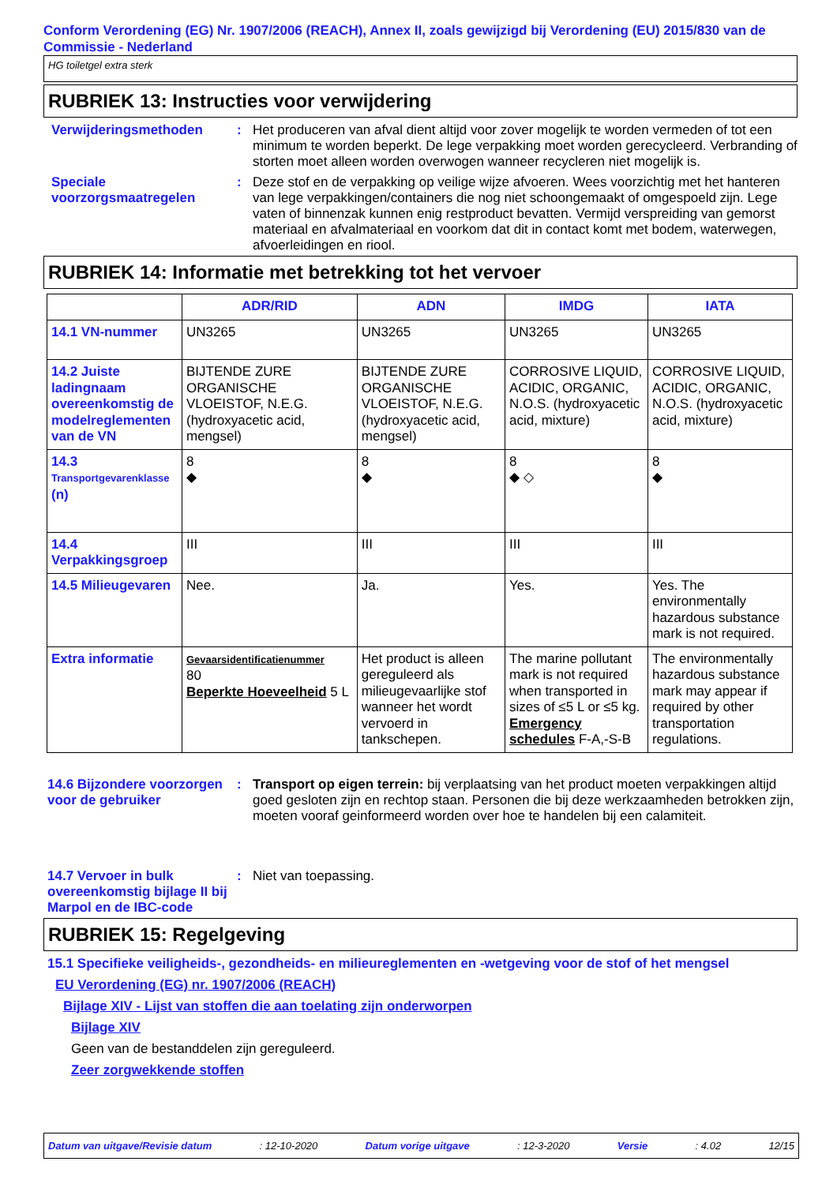Conform Verordening (EG) Nr. 1907/2006 (REACH), Annex II, zoals gewijzigd bij Verordening (EU) 2015/830 van de Commissie - Nederland
HG toiletgel extra sterk
RUBRIEK 13: Instructies voor verwijdering
Verwijderingsmethoden : Het produceren van afval dient altijd voor zover mogelijk te worden vermeden of tot een minimum te worden beperkt. De lege verpakking moet worden gerecycleerd. Verbranding of storten moet alleen worden overwogen wanneer recycleren niet mogelijk is.
Speciale voorzorgsmaatregelen
: Deze stof en de verpakking op veilige wijze afvoeren. Wees voorzichtig met het hanteren van lege verpakkingen/containers die nog niet schoongemaakt of omgespoeld zijn. Lege vaten of binnenzak kunnen enig restproduct bevatten. Vermijd verspreiding van gemorst materiaal en afvalmateriaal en voorkom dat dit in contact komt met bodem, waterwegen, afvoerleidingen en riool.
RUBRIEK 14: Informatie met betrekking tot het vervoer
| | ADR/RID | ADN | IMDG | IATA |
| --- | --- | --- | --- | --- |
| 14.1 VN-nummer | UN3265 | UN3265 | UN3265 | UN3265 |
| 14.2 Juiste ladingnaam overeenkomstig de modelreglementen van de VN | BIJTENDE ZURE ORGANISCHE VLOEISTOF, N.E.G. (hydroxyacetic acid, mengsel) | BIJTENDE ZURE ORGANISCHE VLOEISTOF, N.E.G. (hydroxyacetic acid, mengsel) | CORROSIVE LIQUID, ACIDIC, ORGANIC, N.O.S. (hydroxyacetic acid, mixture) | CORROSIVE LIQUID, ACIDIC, ORGANIC, N.O.S. (hydroxyacetic acid, mixture) |
| 14.3 Transportgevarenklasse (n) | 8 ◆ | 8 ◆ | 8 ◆ ◇ | 8 ◆ |
| 14.4 Verpakkingsgroep | III | III | III | III |
| 14.5 Milieugevaren | Nee. | Ja. | Yes. | Yes. The environmentally hazardous substance mark is not required. |
| Extra informatie | Gevaarsidentificatienummer 80 Beperkte Hoeveelheid 5 L | Het product is alleen gereguleerd als milieugevaarlijke stof wanneer het wordt vervoerd in tankschepen. | The marine pollutant mark is not required when transported in sizes of ≤5 L or ≤5 kg. Emergency schedules F-A,-S-B | The environmentally hazardous substance mark may appear if required by other transportation regulations. |
14.6 Bijzondere voorzorgen voor de gebruiker
: Transport op eigen terrein: bij verplaatsing van het product moeten verpakkingen altijd goed gesloten zijn en rechtop staan. Personen die bij deze werkzaamheden betrokken zijn, moeten vooraf geinformeerd worden over hoe te handelen bij een calamiteit.
14.7 Vervoer in bulk overeenkomstig bijlage II bij Marpol en de IBC-code
: Niet van toepassing.
RUBRIEK 15: Regelgeving
15.1 Specifieke veiligheids-, gezondheids- en milieureglementen en -wetgeving voor de stof of het mengsel
EU Verordening (EG) nr. 1907/2006 (REACH)
Bijlage XIV - Lijst van stoffen die aan toelating zijn onderworpen
Bijlage XIV
Geen van de bestanddelen zijn gereguleerd.
Zeer zorgwekkende stoffen
Datum van uitgave/Revisie datum: 12-10-2020 Datum vorige uitgave: 12-3-2020 Versie: 4.02 12/15